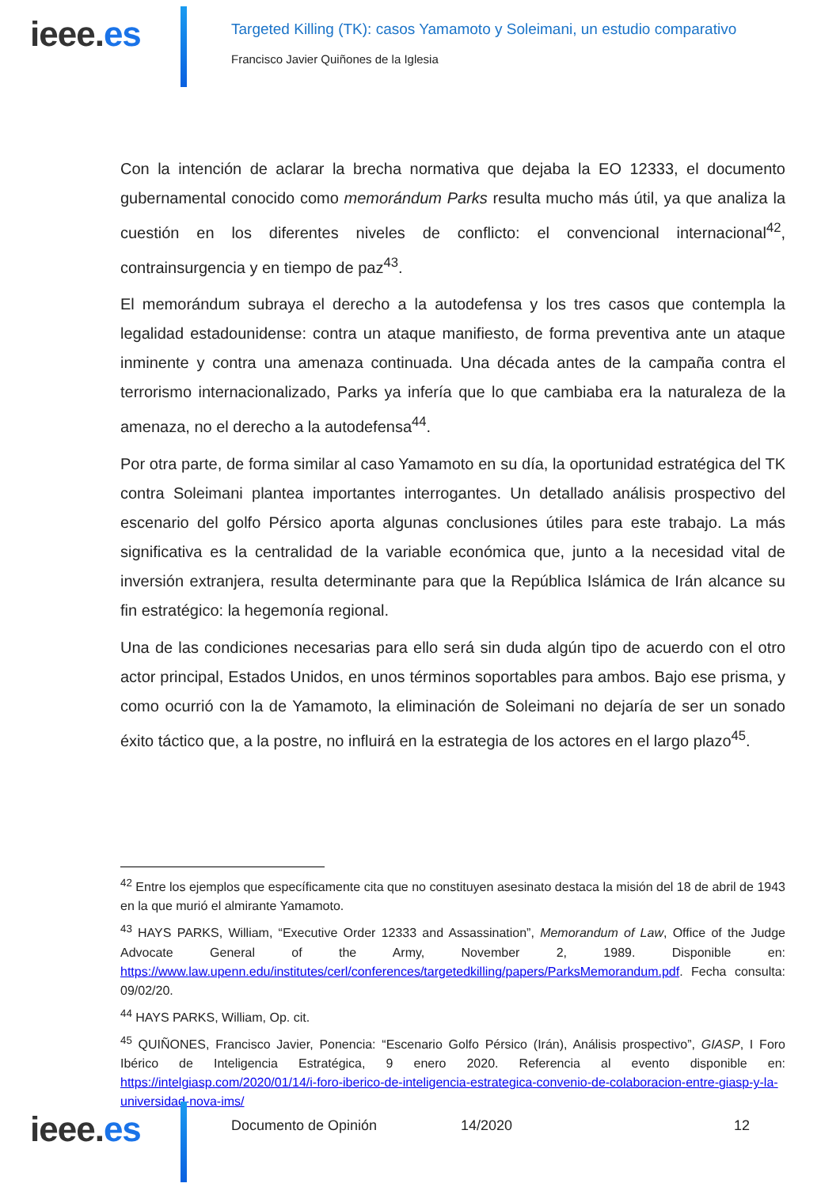ieee.es
Targeted Killing (TK): casos Yamamoto y Soleimani, un estudio comparativo
Francisco Javier Quiñones de la Iglesia
Con la intención de aclarar la brecha normativa que dejaba la EO 12333, el documento gubernamental conocido como memorándum Parks resulta mucho más útil, ya que analiza la cuestión en los diferentes niveles de conflicto: el convencional internacional<sup>42</sup>, contrainsurgencia y en tiempo de paz<sup>43</sup>.
El memorándum subraya el derecho a la autodefensa y los tres casos que contempla la legalidad estadounidense: contra un ataque manifiesto, de forma preventiva ante un ataque inminente y contra una amenaza continuada. Una década antes de la campaña contra el terrorismo internacionalizado, Parks ya infería que lo que cambiaba era la naturaleza de la amenaza, no el derecho a la autodefensa<sup>44</sup>.
Por otra parte, de forma similar al caso Yamamoto en su día, la oportunidad estratégica del TK contra Soleimani plantea importantes interrogantes. Un detallado análisis prospectivo del escenario del golfo Pérsico aporta algunas conclusiones útiles para este trabajo. La más significativa es la centralidad de la variable económica que, junto a la necesidad vital de inversión extranjera, resulta determinante para que la República Islámica de Irán alcance su fin estratégico: la hegemonía regional.
Una de las condiciones necesarias para ello será sin duda algún tipo de acuerdo con el otro actor principal, Estados Unidos, en unos términos soportables para ambos. Bajo ese prisma, y como ocurrió con la de Yamamoto, la eliminación de Soleimani no dejaría de ser un sonado éxito táctico que, a la postre, no influirá en la estrategia de los actores en el largo plazo<sup>45</sup>.
<sup>42</sup> Entre los ejemplos que específicamente cita que no constituyen asesinato destaca la misión del 18 de abril de 1943 en la que murió el almirante Yamamoto.
<sup>43</sup> HAYS PARKS, William, “Executive Order 12333 and Assassination”, Memorandum of Law, Office of the Judge Advocate General of the Army, November 2, 1989. Disponible en: https://www.law.upenn.edu/institutes/cerl/conferences/targetedkilling/papers/ParksMemorandum.pdf. Fecha consulta: 09/02/20.
<sup>44</sup> HAYS PARKS, William, Op. cit.
<sup>45</sup> QUIÑONES, Francisco Javier, Ponencia: “Escenario Golfo Pérsico (Irán), Análisis prospectivo”, GIASP, I Foro Ibérico de Inteligencia Estratégica, 9 enero 2020. Referencia al evento disponible en: https://intelgiasp.com/2020/01/14/i-foro-iberico-de-inteligencia-estrategica-convenio-de-colaboracion-entre-giasp-y-la-universidad-nova-ims/
ieee.es
Documento de Opinión 14/2020 12